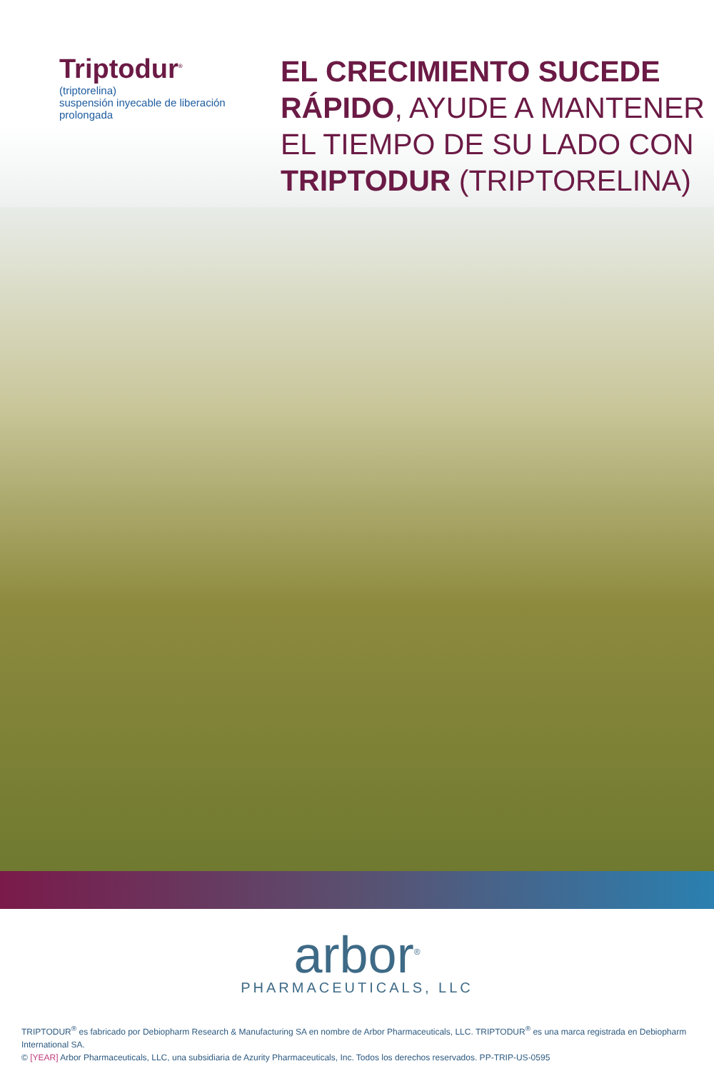Triptodur<sup>®</sup>
(triptorelina)
suspensión inyecable de liberación prolongada
EL CRECIMIENTO SUCEDE
RÁPIDO, AYUDE A MANTENER
EL TIEMPO DE SU LADO CON
TRIPTODUR (TRIPTORELINA)
arbor<sup>®</sup>
PHARMACEUTICALS, LLC
TRIPTODUR<sup>®</sup> es fabricado por Debiopharm Research & Manufacturing SA en nombre de Arbor Pharmaceuticals, LLC. TRIPTODUR<sup>®</sup> es una marca registrada en Debiopharm International SA.
© [YEAR] Arbor Pharmaceuticals, LLC, una subsidiaria de Azurity Pharmaceuticals, Inc. Todos los derechos reservados. PP-TRIP-US-0595